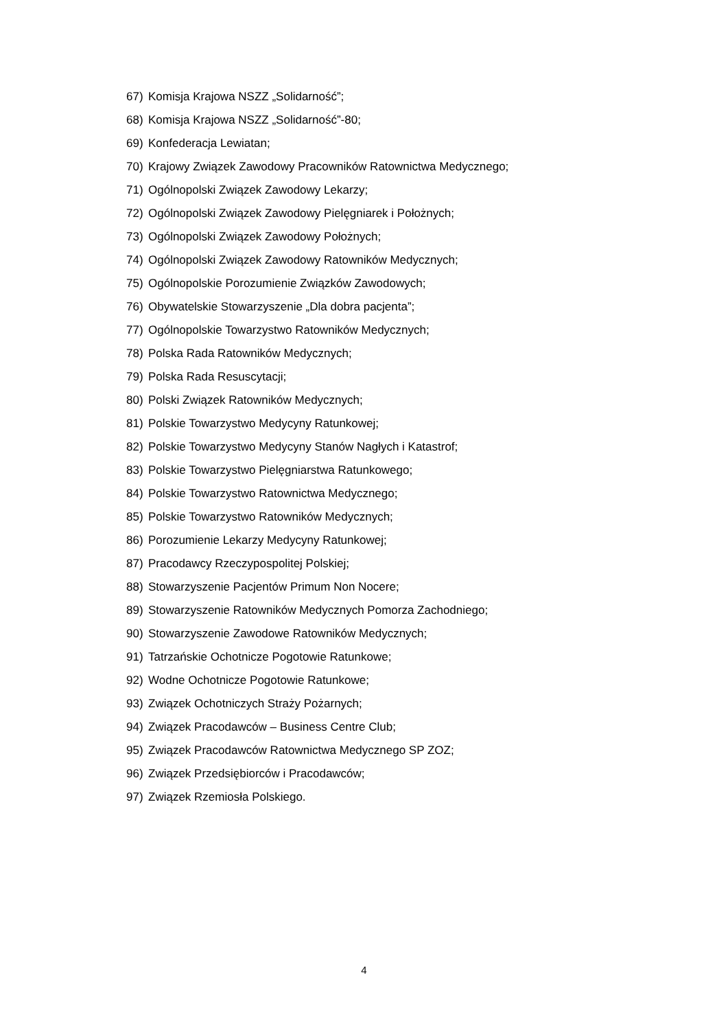67) Komisja Krajowa NSZZ „Solidarność”;
68) Komisja Krajowa NSZZ „Solidarność”-80;
69) Konfederacja Lewiatan;
70) Krajowy Związek Zawodowy Pracowników Ratownictwa Medycznego;
71) Ogólnopolski Związek Zawodowy Lekarzy;
72) Ogólnopolski Związek Zawodowy Pielęgniarek i Położnych;
73) Ogólnopolski Związek Zawodowy Położnych;
74) Ogólnopolski Związek Zawodowy Ratowników Medycznych;
75) Ogólnopolskie Porozumienie Związków Zawodowych;
76) Obywatelskie Stowarzyszenie „Dla dobra pacjenta”;
77) Ogólnopolskie Towarzystwo Ratowników Medycznych;
78) Polska Rada Ratowników Medycznych;
79) Polska Rada Resuscytacji;
80) Polski Związek Ratowników Medycznych;
81) Polskie Towarzystwo Medycyny Ratunkowej;
82) Polskie Towarzystwo Medycyny Stanów Nagłych i Katastrof;
83) Polskie Towarzystwo Pielęgniarstwa Ratunkowego;
84) Polskie Towarzystwo Ratownictwa Medycznego;
85) Polskie Towarzystwo Ratowników Medycznych;
86) Porozumienie Lekarzy Medycyny Ratunkowej;
87) Pracodawcy Rzeczypospolitej Polskiej;
88) Stowarzyszenie Pacjentów Primum Non Nocere;
89) Stowarzyszenie Ratowników Medycznych Pomorza Zachodniego;
90) Stowarzyszenie Zawodowe Ratowników Medycznych;
91) Tatrzańskie Ochotnicze Pogotowie Ratunkowe;
92) Wodne Ochotnicze Pogotowie Ratunkowe;
93) Związek Ochotniczych Straży Pożarnych;
94) Związek Pracodawców – Business Centre Club;
95) Związek Pracodawców Ratownictwa Medycznego SP ZOZ;
96) Związek Przedsiębiorców i Pracodawców;
97) Związek Rzemiosła Polskiego.
4